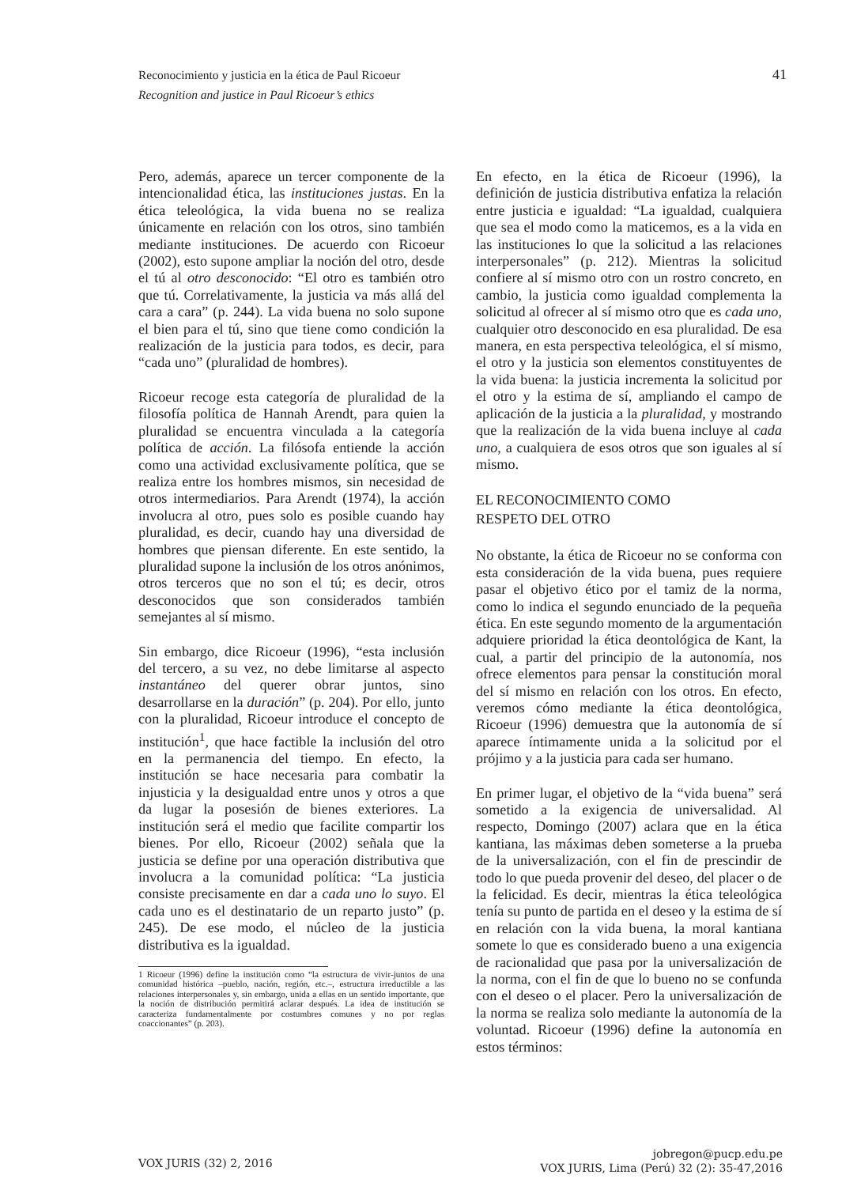41 Reconocimiento y justicia en la ética de Paul Ricoeur
Recognition and justice in Paul Ricoeur’s ethics
Pero, además, aparece un tercer componente de la intencionalidad ética, las instituciones justas. En la ética teleológica, la vida buena no se realiza únicamente en relación con los otros, sino también mediante instituciones. De acuerdo con Ricoeur (2002), esto supone ampliar la noción del otro, desde el tú al otro desconocido: “El otro es también otro que tú. Correlativamente, la justicia va más allá del cara a cara” (p. 244). La vida buena no solo supone el bien para el tú, sino que tiene como condición la realización de la justicia para todos, es decir, para “cada uno” (pluralidad de hombres).
Ricoeur recoge esta categoría de pluralidad de la filosofía política de Hannah Arendt, para quien la pluralidad se encuentra vinculada a la categoría política de acción. La filósofa entiende la acción como una actividad exclusivamente política, que se realiza entre los hombres mismos, sin necesidad de otros intermediarios. Para Arendt (1974), la acción involucra al otro, pues solo es posible cuando hay pluralidad, es decir, cuando hay una diversidad de hombres que piensan diferente. En este sentido, la pluralidad supone la inclusión de los otros anónimos, otros terceros que no son el tú; es decir, otros desconocidos que son considerados también semejantes al sí mismo.
Sin embargo, dice Ricoeur (1996), “esta inclusión del tercero, a su vez, no debe limitarse al aspecto instantáneo del querer obrar juntos, sino desarrollarse en la duración” (p. 204). Por ello, junto con la pluralidad, Ricoeur introduce el concepto de institución<sup>1</sup>, que hace factible la inclusión del otro en la permanencia del tiempo. En efecto, la institución se hace necesaria para combatir la injusticia y la desigualdad entre unos y otros a que da lugar la posesión de bienes exteriores. La institución será el medio que facilite compartir los bienes. Por ello, Ricoeur (2002) señala que la justicia se define por una operación distributiva que involucra a la comunidad política: “La justicia consiste precisamente en dar a cada uno lo suyo. El cada uno es el destinatario de un reparto justo” (p. 245). De ese modo, el núcleo de la justicia distributiva es la igualdad.
1 Ricoeur (1996) define la institución como “la estructura de vivir-juntos de una comunidad histórica –pueblo, nación, región, etc.–, estructura irreductible a las relaciones interpersonales y, sin embargo, unida a ellas en un sentido importante, que la noción de distribución permitirá aclarar después. La idea de institución se caracteriza fundamentalmente por costumbres comunes y no por reglas coaccionantes” (p. 203).
En efecto, en la ética de Ricoeur (1996), la definición de justicia distributiva enfatiza la relación entre justicia e igualdad: “La igualdad, cualquiera que sea el modo como la maticemos, es a la vida en las instituciones lo que la solicitud a las relaciones interpersonales” (p. 212). Mientras la solicitud confiere al sí mismo otro con un rostro concreto, en cambio, la justicia como igualdad complementa la solicitud al ofrecer al sí mismo otro que es cada uno, cualquier otro desconocido en esa pluralidad. De esa manera, en esta perspectiva teleológica, el sí mismo, el otro y la justicia son elementos constituyentes de la vida buena: la justicia incrementa la solicitud por el otro y la estima de sí, ampliando el campo de aplicación de la justicia a la pluralidad, y mostrando que la realización de la vida buena incluye al cada uno, a cualquiera de esos otros que son iguales al sí mismo.
EL RECONOCIMIENTO COMO
RESPETO DEL OTRO
No obstante, la ética de Ricoeur no se conforma con esta consideración de la vida buena, pues requiere pasar el objetivo ético por el tamiz de la norma, como lo indica el segundo enunciado de la pequeña ética. En este segundo momento de la argumentación adquiere prioridad la ética deontológica de Kant, la cual, a partir del principio de la autonomía, nos ofrece elementos para pensar la constitución moral del sí mismo en relación con los otros. En efecto, veremos cómo mediante la ética deontológica, Ricoeur (1996) demuestra que la autonomía de sí aparece íntimamente unida a la solicitud por el prójimo y a la justicia para cada ser humano.
En primer lugar, el objetivo de la “vida buena” será sometido a la exigencia de universalidad. Al respecto, Domingo (2007) aclara que en la ética kantiana, las máximas deben someterse a la prueba de la universalización, con el fin de prescindir de todo lo que pueda provenir del deseo, del placer o de la felicidad. Es decir, mientras la ética teleológica tenía su punto de partida en el deseo y la estima de sí en relación con la vida buena, la moral kantiana somete lo que es considerado bueno a una exigencia de racionalidad que pasa por la universalización de la norma, con el fin de que lo bueno no se confunda con el deseo o el placer. Pero la universalización de la norma se realiza solo mediante la autonomía de la voluntad. Ricoeur (1996) define la autonomía en estos términos:
VOX JURIS (32) 2, 2016
jobregon@pucp.edu.pe
VOX JURIS, Lima (Perú) 32 (2): 35-47,2016